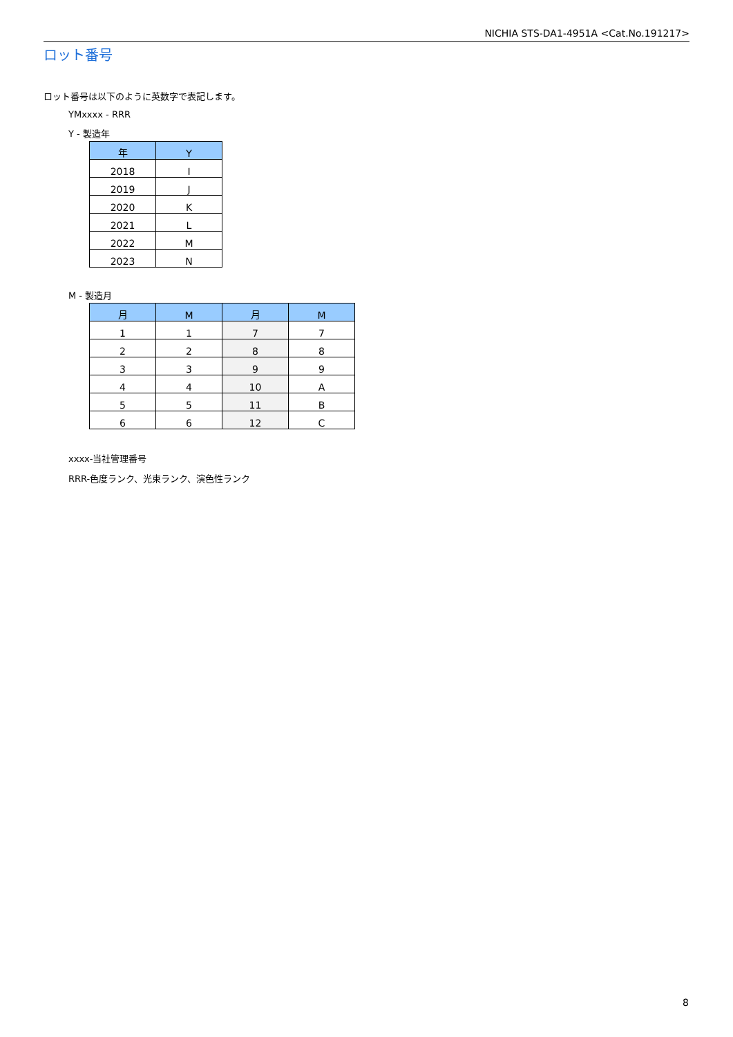NICHIA STS-DA1-4951A <Cat.No.191217>
ロット番号
ロット番号は以下のように英数字で表記します。
YMxxxx - RRR
Y - 製造年
| 年 | Y |
| --- | --- |
| 2018 | I |
| 2019 | J |
| 2020 | K |
| 2021 | L |
| 2022 | M |
| 2023 | N |
M - 製造月
| 月 | M | 月 | M |
| --- | --- | --- | --- |
| 1 | 1 | 7 | 7 |
| 2 | 2 | 8 | 8 |
| 3 | 3 | 9 | 9 |
| 4 | 4 | 10 | A |
| 5 | 5 | 11 | B |
| 6 | 6 | 12 | C |
xxxx-当社管理番号
RRR-色度ランク、光束ランク、演色性ランク
8